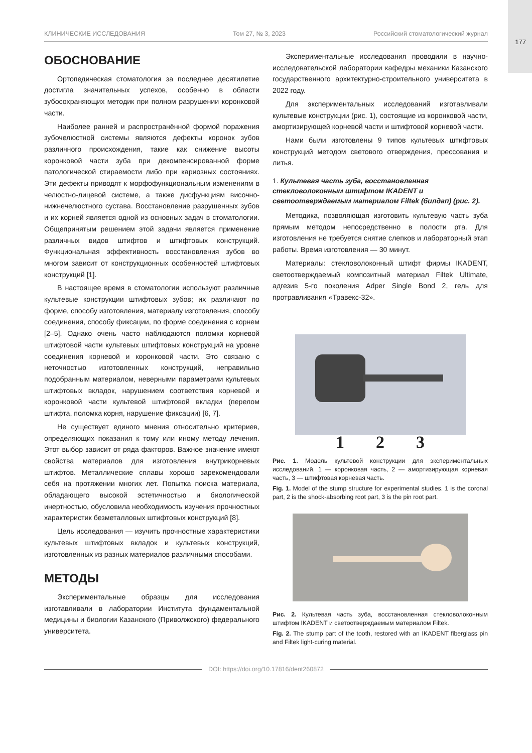177
КЛИНИЧЕСКИЕ ИССЛЕДОВАНИЯ Том 27, № 3, 2023 Российский стоматологический журнал
ОБОСНОВАНИЕ
Ортопедическая стоматология за последнее десятилетие достигла значительных успехов, особенно в области зубосохраняющих методик при полном разрушении коронковой части.
Наиболее ранней и распространённой формой поражения зубочелюстной системы являются дефекты коронок зубов различного происхождения, такие как снижение высоты коронковой части зуба при декомпенсированной форме патологической стираемости либо при кариозных состояниях. Эти дефекты приводят к морфофункциональным изменениям в челюстно-лицевой системе, а также дисфункциям височно-нижнечелюстного сустава. Восстановление разрушенных зубов и их корней является одной из основных задач в стоматологии. Общепринятым решением этой задачи является применение различных видов штифтов и штифтовых конструкций. Функциональная эффективность восстановления зубов во многом зависит от конструкционных особенностей штифтовых конструкций [1].
В настоящее время в стоматологии используют различные культевые конструкции штифтовых зубов; их различают по форме, способу изготовления, материалу изготовления, способу соединения, способу фиксации, по форме соединения с корнем [2–5]. Однако очень часто наблюдаются поломки корневой штифтовой части культевых штифтовых конструкций на уровне соединения корневой и коронковой части. Это связано с неточностью изготовленных конструкций, неправильно подобранным материалом, неверными параметрами культевых штифтовых вкладок, нарушением соответствия корневой и коронковой части культевой штифтовой вкладки (перелом штифта, поломка корня, нарушение фиксации) [6, 7].
Не существует единого мнения относительно критериев, определяющих показания к тому или иному методу лечения. Этот выбор зависит от ряда факторов. Важное значение имеют свойства материалов для изготовления внутрикорневых штифтов. Металлические сплавы хорошо зарекомендовали себя на протяжении многих лет. Попытка поиска материала, обладающего высокой эстетичностью и биологической инертностью, обусловила необходимость изучения прочностных характеристик безметалловых штифтовых конструкций [8].
Цель исследования — изучить прочностные характеристики культевых штифтовых вкладок и культевых конструкций, изготовленных из разных материалов различными способами.
МЕТОДЫ
Экспериментальные образцы для исследования изготавливали в лаборатории Института фундаментальной медицины и биологии Казанского (Приволжского) федерального университета.
Экспериментальные исследования проводили в научно-исследовательской лаборатории кафедры механики Казанского государственного архитектурно-строительного университета в 2022 году.
Для экспериментальных исследований изготавливали культевые конструкции (рис. 1), состоящие из коронковой части, амортизирующей корневой части и штифтовой корневой части.
Нами были изготовлены 9 типов культевых штифтовых конструкций методом светового отверждения, прессования и литья.
1. Культевая часть зуба, восстановленная стекловолоконным штифтом IKADENT и светоотверждаемым материалом Filtek (билдап) (рис. 2).
Методика, позволяющая изготовить культевую часть зуба прямым методом непосредственно в полости рта. Для изготовления не требуется снятие слепков и лабораторный этап работы. Время изготовления — 30 минут.
Материалы: стекловолоконный штифт фирмы IKADENT, светоотверждаемый композитный материал Filtek Ultimate, адгезив 5-го поколения Adper Single Bond 2, гель для протравливания «Травекс-32».
1 2 3
Рис. 1. Модель культевой конструкции для экспериментальных исследований. 1 — коронковая часть, 2 — амортизирующая корневая часть, 3 — штифтовая корневая часть.
Fig. 1. Model of the stump structure for experimental studies. 1 is the coronal part, 2 is the shock-absorbing root part, 3 is the pin root part.
Рис. 2. Культевая часть зуба, восстановленная стекловолоконным штифтом IKADENT и светоотверждаемым материалом Filtek.
Fig. 2. The stump part of the tooth, restored with an IKADENT fiberglass pin and Filtek light-curing material.
DOI: https://doi.org/10.17816/dent260872